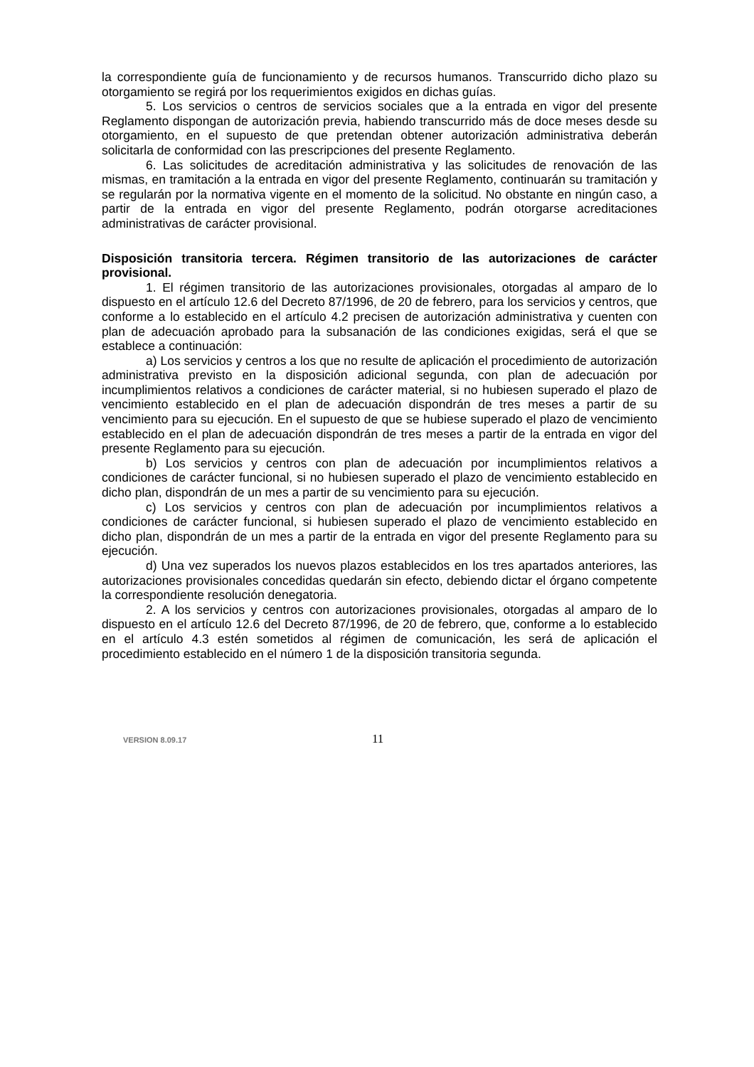la correspondiente guía de funcionamiento y de recursos humanos. Transcurrido dicho plazo su otorgamiento se regirá por los requerimientos exigidos en dichas guías.
5. Los servicios o centros de servicios sociales que a la entrada en vigor del presente Reglamento dispongan de autorización previa, habiendo transcurrido más de doce meses desde su otorgamiento, en el supuesto de que pretendan obtener autorización administrativa deberán solicitarla de conformidad con las prescripciones del presente Reglamento.
6. Las solicitudes de acreditación administrativa y las solicitudes de renovación de las mismas, en tramitación a la entrada en vigor del presente Reglamento, continuarán su tramitación y se regularán por la normativa vigente en el momento de la solicitud. No obstante en ningún caso, a partir de la entrada en vigor del presente Reglamento, podrán otorgarse acreditaciones administrativas de carácter provisional.
Disposición transitoria tercera. Régimen transitorio de las autorizaciones de carácter provisional.
1. El régimen transitorio de las autorizaciones provisionales, otorgadas al amparo de lo dispuesto en el artículo 12.6 del Decreto 87/1996, de 20 de febrero, para los servicios y centros, que conforme a lo establecido en el artículo 4.2 precisen de autorización administrativa y cuenten con plan de adecuación aprobado para la subsanación de las condiciones exigidas, será el que se establece a continuación:
a) Los servicios y centros a los que no resulte de aplicación el procedimiento de autorización administrativa previsto en la disposición adicional segunda, con plan de adecuación por incumplimientos relativos a condiciones de carácter material, si no hubiesen superado el plazo de vencimiento establecido en el plan de adecuación dispondrán de tres meses a partir de su vencimiento para su ejecución. En el supuesto de que se hubiese superado el plazo de vencimiento establecido en el plan de adecuación dispondrán de tres meses a partir de la entrada en vigor del presente Reglamento para su ejecución.
b) Los servicios y centros con plan de adecuación por incumplimientos relativos a condiciones de carácter funcional, si no hubiesen superado el plazo de vencimiento establecido en dicho plan, dispondrán de un mes a partir de su vencimiento para su ejecución.
c) Los servicios y centros con plan de adecuación por incumplimientos relativos a condiciones de carácter funcional, si hubiesen superado el plazo de vencimiento establecido en dicho plan, dispondrán de un mes a partir de la entrada en vigor del presente Reglamento para su ejecución.
d) Una vez superados los nuevos plazos establecidos en los tres apartados anteriores, las autorizaciones provisionales concedidas quedarán sin efecto, debiendo dictar el órgano competente la correspondiente resolución denegatoria.
2. A los servicios y centros con autorizaciones provisionales, otorgadas al amparo de lo dispuesto en el artículo 12.6 del Decreto 87/1996, de 20 de febrero, que, conforme a lo establecido en el artículo 4.3 estén sometidos al régimen de comunicación, les será de aplicación el procedimiento establecido en el número 1 de la disposición transitoria segunda.
VERSION 8.09.17 11